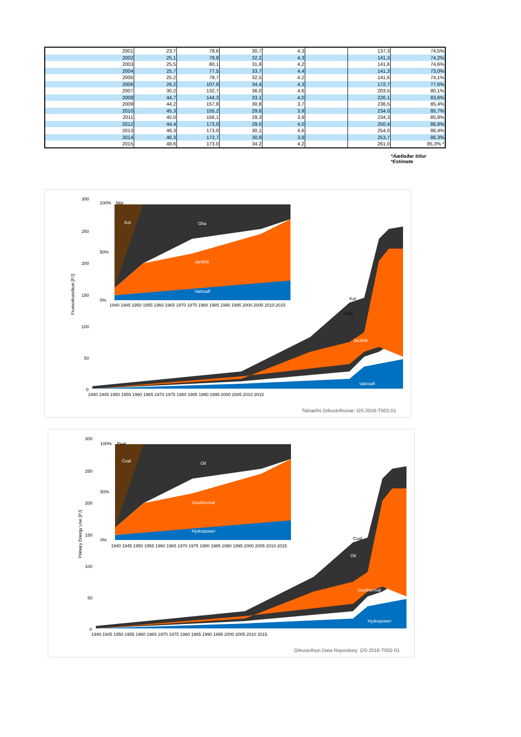| 2001 | 23,7 | 78,6 | 30,7 | 4,3 | | 137,3 | 74,5% |
| 2002 | 25,1 | 79,8 | 32,2 | 4,3 | | 141,3 | 74,2% |
| 2003 | 25,5 | 80,1 | 31,8 | 4,2 | | 141,6 | 74,6% |
| 2004 | 25,7 | 77,5 | 33,7 | 4,4 | | 141,3 | 73,0% |
| 2005 | 25,2 | 79,7 | 32,5 | 4,2 | | 141,6 | 74,1% |
| 2006 | 26,2 | 107,8 | 34,4 | 4,3 | | 172,7 | 77,6% |
| 2007 | 30,2 | 132,7 | 36,0 | 4,6 | | 203,5 | 80,1% |
| 2008 | 44,7 | 144,3 | 33,1 | 4,0 | | 226,1 | 83,6% |
| 2009 | 44,2 | 157,8 | 30,8 | 3,7 | | 236,5 | 85,4% |
| 2010 | 45,3 | 155,2 | 29,6 | 3,9 | | 234,0 | 85,7% |
| 2011 | 45,0 | 156,1 | 29,3 | 3,9 | | 234,3 | 85,8% |
| 2012 | 44,4 | 173,0 | 29,0 | 4,0 | | 250,4 | 86,8% |
| 2013 | 46,3 | 173,0 | 30,1 | 4,6 | | 254,0 | 86,4% |
| 2014 | 46,3 | 172,7 | 30,9 | 3,8 | | 253,7 | 86,3% |
| 2015 | 49,6 | 173,0 | 34,2 | 4,2 | | 261,0 | 85,3% * |
*Áætlaðar tölur
*Estimate
300
250
200
150
100
50
0
Frumorkunotkun [PJ]
Kol
Olía
Jarðhiti
Vatnsafl
1940 1945 1950 1955 1960 1965 1970 1975 1980 1985 1990 1995 2000 2005 2010 2015
100%
50%
0%
Kol
Olía
Jarðhiti
Vatnsafl
Mór
1940 1945 1950 1955 1960 1965 1970 1975 1980 1985 1990 1995 2000 2005 2010 2015
Talnaefni Orkustofnunar: OS-2016-T002-01
300
250
200
150
100
50
0
Primary Energy Use [PJ]
Coal
Oil
Geothermal
Hydropower
1940 1945 1950 1955 1960 1965 1970 1975 1980 1985 1990 1995 2000 2005 2010 2015
100%
50%
0%
Coal
Oil
Geothermal
Hydropower
Peat
1940 1945 1950 1955 1960 1965 1970 1975 1980 1985 1990 1995 2000 2005 2010 2015
Orkustofnun Data Repository: OS-2016-T002-01